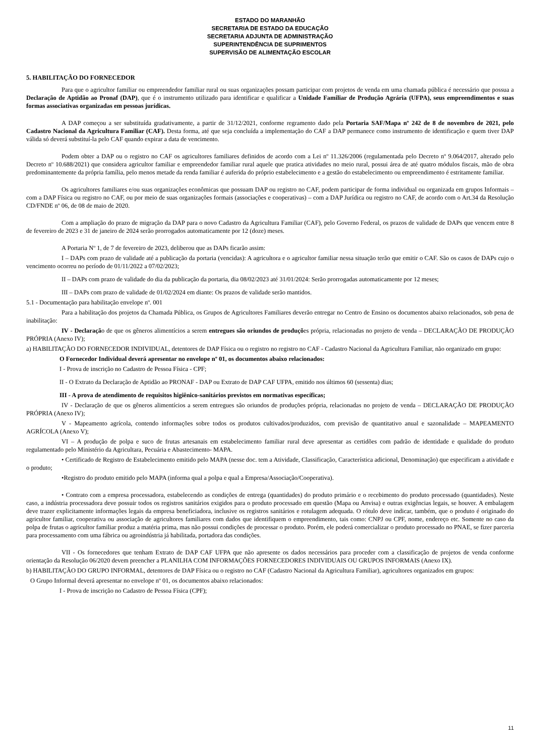ESTADO DO MARANHÃO
SECRETARIA DE ESTADO DA EDUCAÇÃO
SECRETARIA ADJUNTA DE ADMINISTRAÇÃO
SUPERINTENDÊNCIA DE SUPRIMENTOS
SUPERVISÃO DE ALIMENTAÇÃO ESCOLAR
5. HABILITAÇÃO DO FORNECEDOR
Para que o agricultor familiar ou empreendedor familiar rural ou suas organizações possam participar com projetos de venda em uma chamada pública é necessário que possua a Declaração de Aptidão ao Pronaf (DAP), que é o instrumento utilizado para identificar e qualificar a Unidade Familiar de Produção Agrária (UFPA), seus empreendimentos e suas formas associativas organizadas em pessoas jurídicas.
A DAP começou a ser substituída gradativamente, a partir de 31/12/2021, conforme regramento dado pela Portaria SAF/Mapa nº 242 de 8 de novembro de 2021, pelo Cadastro Nacional da Agricultura Familiar (CAF). Desta forma, até que seja concluída a implementação do CAF a DAP permanece como instrumento de identificação e quem tiver DAP válida só deverá substituí-la pelo CAF quando expirar a data de vencimento.
Podem obter a DAP ou o registro no CAF os agricultores familiares definidos de acordo com a Lei nº 11.326/2006 (regulamentada pelo Decreto nº 9.064/2017, alterado pelo Decreto nº 10.688/2021) que considera agricultor familiar e empreendedor familiar rural aquele que pratica atividades no meio rural, possui área de até quatro módulos fiscais, mão de obra predominantemente da própria família, pelo menos metade da renda familiar é auferida do próprio estabelecimento e a gestão do estabelecimento ou empreendimento é estritamente familiar.
Os agricultores familiares e/ou suas organizações econômicas que possuam DAP ou registro no CAF, podem participar de forma individual ou organizada em grupos Informais – com a DAP Física ou registro no CAF, ou por meio de suas organizações formais (associações e cooperativas) – com a DAP Jurídica ou registro no CAF, de acordo com o Art.34 da Resolução CD/FNDE nº 06, de 08 de maio de 2020.
Com a ampliação do prazo de migração da DAP para o novo Cadastro da Agricultura Familiar (CAF), pelo Governo Federal, os prazos de validade de DAPs que vencem entre 8 de fevereiro de 2023 e 31 de janeiro de 2024 serão prorrogados automaticamente por 12 (doze) meses.
A Portaria Nº 1, de 7 de fevereiro de 2023, deliberou que as DAPs ficarão assim:
I – DAPs com prazo de validade até a publicação da portaria (vencidas): A agricultora e o agricultor familiar nessa situação terão que emitir o CAF. São os casos de DAPs cujo o vencimento ocorreu no período de 01/11/2022 a 07/02/2023;
II – DAPs com prazo de validade do dia da publicação da portaria, dia 08/02/2023 até 31/01/2024: Serão prorrogadas automaticamente por 12 meses;
III – DAPs com prazo de validade de 01/02/2024 em diante: Os prazos de validade serão mantidos.
5.1 - Documentação para habilitação envelope nº. 001
Para a habilitação dos projetos da Chamada Pública, os Grupos de Agricultores Familiares deverão entregar no Centro de Ensino os documentos abaixo relacionados, sob pena de inabilitação:
IV - Declaração de que os gêneros alimentícios a serem entregues são oriundos de produções própria, relacionadas no projeto de venda – DECLARAÇÃO DE PRODUÇÃO PRÓPRIA (Anexo IV);
a) HABILITAÇÃO DO FORNECEDOR INDIVIDUAL, detentores de DAP Física ou o registro no registro no CAF - Cadastro Nacional da Agricultura Familiar, não organizado em grupo:
O Fornecedor Individual deverá apresentar no envelope nº 01, os documentos abaixo relacionados:
I - Prova de inscrição no Cadastro de Pessoa Física - CPF;
II - O Extrato da Declaração de Aptidão ao PRONAF - DAP ou Extrato de DAP CAF UFPA, emitido nos últimos 60 (sessenta) dias;
III - A prova de atendimento de requisitos higiênico-sanitários previstos em normativas específicas;
IV - Declaração de que os gêneros alimentícios a serem entregues são oriundos de produções própria, relacionadas no projeto de venda – DECLARAÇÃO DE PRODUÇÃO PRÓPRIA (Anexo IV);
V - Mapeamento agrícola, contendo informações sobre todos os produtos cultivados/produzidos, com previsão de quantitativo anual e sazonalidade – MAPEAMENTO AGRÍCOLA (Anexo V);
VI – A produção de polpa e suco de frutas artesanais em estabelecimento familiar rural deve apresentar as certidões com padrão de identidade e qualidade do produto regulamentado pelo Ministério da Agricultara, Pecuária e Abastecimento- MAPA.
• Certificado de Registro de Estabelecimento emitido pelo MAPA (nesse doc. tem a Atividade, Classificação, Característica adicional, Denominação) que especificam a atividade e o produto;
•Registro do produto emitido pelo MAPA (informa qual a polpa e qual a Empresa/Associação/Cooperativa).
• Contrato com a empresa processadora, estabelecendo as condições de entrega (quantidades) do produto primário e o recebimento do produto processado (quantidades). Neste caso, a indústria processadora deve possuir todos os registros sanitários exigidos para o produto processado em questão (Mapa ou Anvisa) e outras exigências legais, se houver. A embalagem deve trazer explicitamente informações legais da empresa beneficiadora, inclusive os registros sanitários e rotulagem adequada. O rótulo deve indicar, também, que o produto é originado do agricultor familiar, cooperativa ou associação de agricultores familiares com dados que identifiquem o empreendimento, tais como: CNPJ ou CPF, nome, endereço etc. Somente no caso da polpa de frutas o agricultor familiar produz a matéria prima, mas não possui condições de processar o produto. Porém, ele poderá comercializar o produto processado no PNAE, se fizer parceria para processamento com uma fábrica ou agroindústria já habilitada, portadora das condições.
VII - Os fornecedores que tenham Extrato de DAP CAF UFPA que não apresente os dados necessários para proceder com a classificação de projetos de venda conforme orientação da Resolução 06/2020 devem preencher a PLANILHA COM INFORMAÇÕES FORNECEDORES INDIVIDUAIS OU GRUPOS INFORMAIS (Anexo IX).
b) HABILITAÇÃO DO GRUPO INFORMAL, detentores de DAP Física ou o registro no CAF (Cadastro Nacional da Agricultura Familiar), agricultores organizados em grupos:
O Grupo Informal deverá apresentar no envelope nº 01, os documentos abaixo relacionados:
I - Prova de inscrição no Cadastro de Pessoa Física (CPF);
11